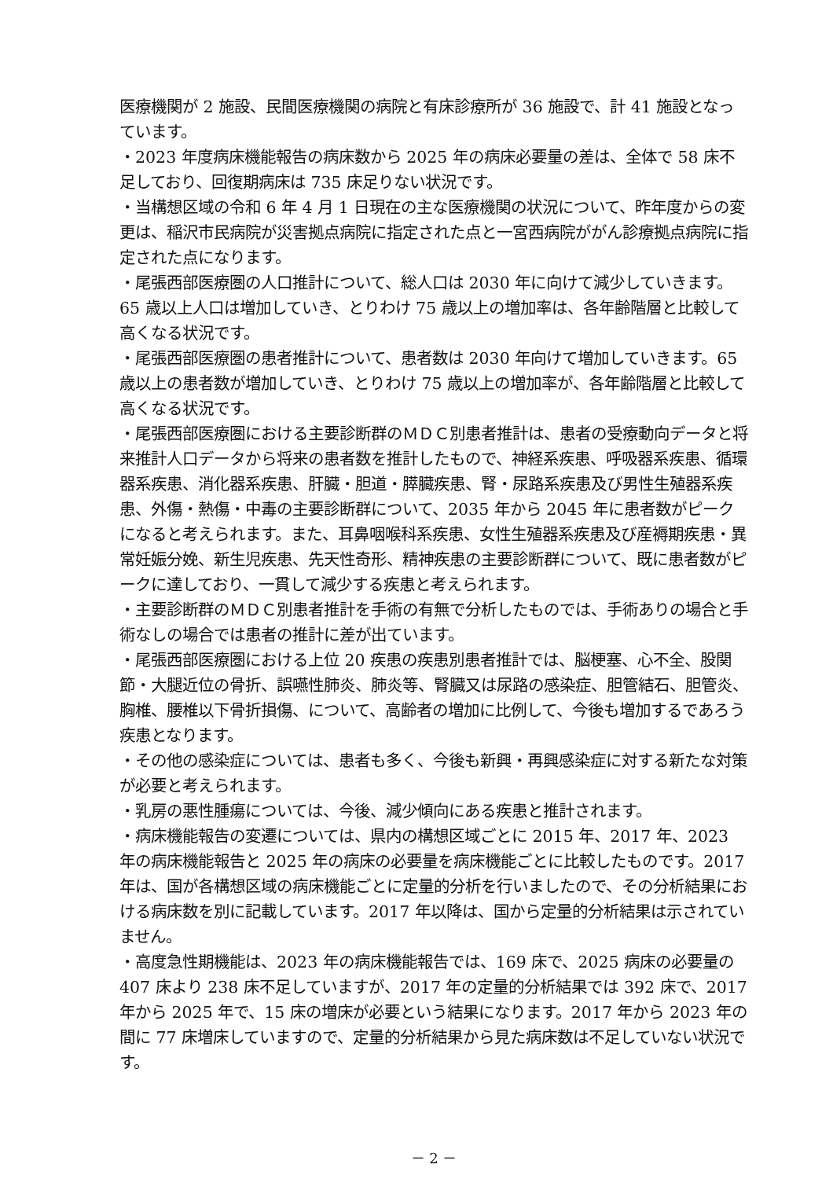医療機関が 2 施設、民間医療機関の病院と有床診療所が 36 施設で、計 41 施設となっています。
・2023 年度病床機能報告の病床数から 2025 年の病床必要量の差は、全体で 58 床不足しており、回復期病床は 735 床足りない状況です。
・当構想区域の令和 6 年 4 月 1 日現在の主な医療機関の状況について、昨年度からの変更は、稲沢市民病院が災害拠点病院に指定された点と一宮西病院ががん診療拠点病院に指定された点になります。
・尾張西部医療圏の人口推計について、総人口は 2030 年に向けて減少していきます。65 歳以上人口は増加していき、とりわけ 75 歳以上の増加率は、各年齢階層と比較して高くなる状況です。
・尾張西部医療圏の患者推計について、患者数は 2030 年向けて増加していきます。65 歳以上の患者数が増加していき、とりわけ 75 歳以上の増加率が、各年齢階層と比較して高くなる状況です。
・尾張西部医療圏における主要診断群のＭＤＣ別患者推計は、患者の受療動向データと将来推計人口データから将来の患者数を推計したもので、神経系疾患、呼吸器系疾患、循環器系疾患、消化器系疾患、肝臓・胆道・膵臓疾患、腎・尿路系疾患及び男性生殖器系疾患、外傷・熱傷・中毒の主要診断群について、2035 年から 2045 年に患者数がピークになると考えられます。また、耳鼻咽喉科系疾患、女性生殖器系疾患及び産褥期疾患・異常妊娠分娩、新生児疾患、先天性奇形、精神疾患の主要診断群について、既に患者数がピークに達しており、一貫して減少する疾患と考えられます。
・主要診断群のＭＤＣ別患者推計を手術の有無で分析したものでは、手術ありの場合と手術なしの場合では患者の推計に差が出ています。
・尾張西部医療圏における上位 20 疾患の疾患別患者推計では、脳梗塞、心不全、股関節・大腿近位の骨折、誤嚥性肺炎、肺炎等、腎臓又は尿路の感染症、胆管結石、胆管炎、胸椎、腰椎以下骨折損傷、について、高齢者の増加に比例して、今後も増加するであろう疾患となります。
・その他の感染症については、患者も多く、今後も新興・再興感染症に対する新たな対策が必要と考えられます。
・乳房の悪性腫瘍については、今後、減少傾向にある疾患と推計されます。
・病床機能報告の変遷については、県内の構想区域ごとに 2015 年、2017 年、2023 年の病床機能報告と 2025 年の病床の必要量を病床機能ごとに比較したものです。2017 年は、国が各構想区域の病床機能ごとに定量的分析を行いましたので、その分析結果における病床数を別に記載しています。2017 年以降は、国から定量的分析結果は示されていません。
・高度急性期機能は、2023 年の病床機能報告では、169 床で、2025 病床の必要量の 407 床より 238 床不足していますが、2017 年の定量的分析結果では 392 床で、2017 年から 2025 年で、15 床の増床が必要という結果になります。2017 年から 2023 年の間に 77 床増床していますので、定量的分析結果から見た病床数は不足していない状況です。
－ 2 －